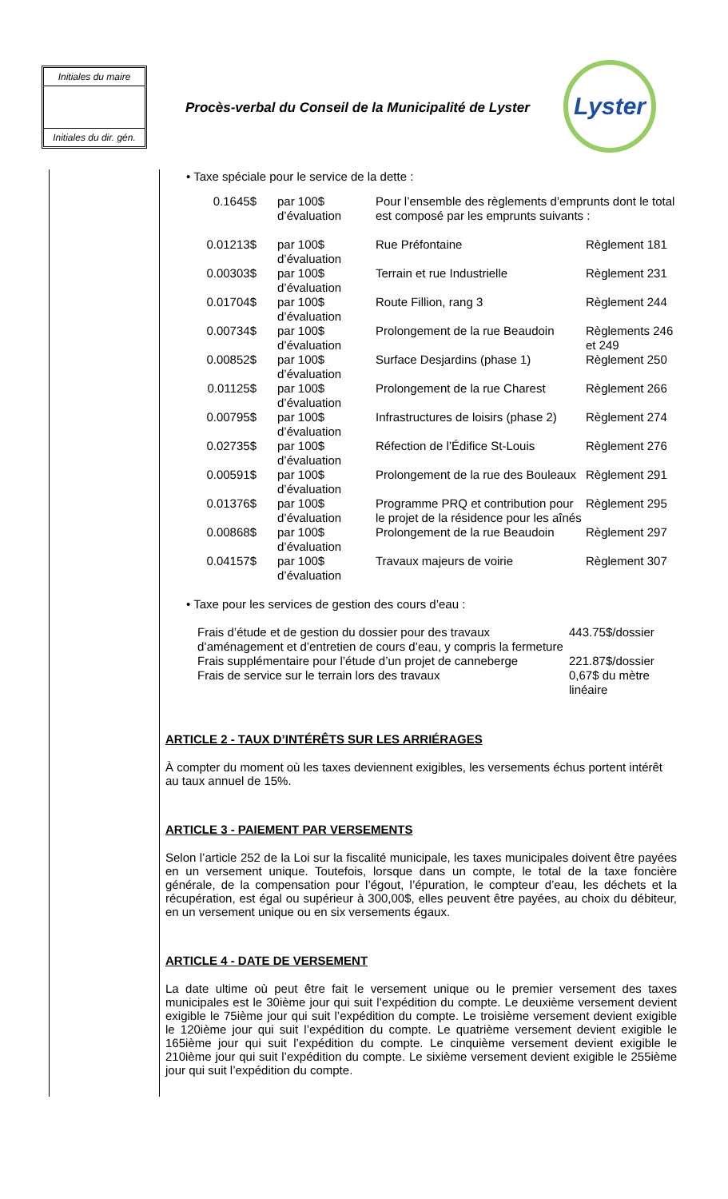Initiales du maire
Initiales du dir. gén.
Procès-verbal du Conseil de la Municipalité de Lyster
Lyster
• Taxe spéciale pour le service de la dette :
| 0.1645$ | par 100$ d’évaluation | Pour l’ensemble des règlements d’emprunts dont le total est composé par les emprunts suivants : | |
| 0.01213$ | par 100$ d’évaluation | Rue Préfontaine | Règlement 181 |
| 0.00303$ | par 100$ d’évaluation | Terrain et rue Industrielle | Règlement 231 |
| 0.01704$ | par 100$ d’évaluation | Route Fillion, rang 3 | Règlement 244 |
| 0.00734$ | par 100$ d’évaluation | Prolongement de la rue Beaudoin | Règlements 246 et 249 |
| 0.00852$ | par 100$ d’évaluation | Surface Desjardins (phase 1) | Règlement 250 |
| 0.01125$ | par 100$ d’évaluation | Prolongement de la rue Charest | Règlement 266 |
| 0.00795$ | par 100$ d’évaluation | Infrastructures de loisirs (phase 2) | Règlement 274 |
| 0.02735$ | par 100$ d’évaluation | Réfection de l’Édifice St-Louis | Règlement 276 |
| 0.00591$ | par 100$ d’évaluation | Prolongement de la rue des Bouleaux | Règlement 291 |
| 0.01376$ | par 100$ d’évaluation | Programme PRQ et contribution pour le projet de la résidence pour les aînés | Règlement 295 |
| 0.00868$ | par 100$ d’évaluation | Prolongement de la rue Beaudoin | Règlement 297 |
| 0.04157$ | par 100$ d’évaluation | Travaux majeurs de voirie | Règlement 307 |
• Taxe pour les services de gestion des cours d’eau :
| Frais d’étude et de gestion du dossier pour des travaux d’aménagement et d’entretien de cours d’eau, y compris la fermeture | 443.75$/dossier |
| Frais supplémentaire pour l’étude d’un projet de canneberge | 221.87$/dossier |
| Frais de service sur le terrain lors des travaux | 0,67$ du mètre linéaire |
ARTICLE 2 - TAUX D’INTÉRÊTS SUR LES ARRIÉRAGES
À compter du moment où les taxes deviennent exigibles, les versements échus portent intérêt au taux annuel de 15%.
ARTICLE 3 - PAIEMENT PAR VERSEMENTS
Selon l’article 252 de la Loi sur la fiscalité municipale, les taxes municipales doivent être payées en un versement unique. Toutefois, lorsque dans un compte, le total de la taxe foncière générale, de la compensation pour l’égout, l’épuration, le compteur d’eau, les déchets et la récupération, est égal ou supérieur à 300,00$, elles peuvent être payées, au choix du débiteur, en un versement unique ou en six versements égaux.
ARTICLE 4 - DATE DE VERSEMENT
La date ultime où peut être fait le versement unique ou le premier versement des taxes municipales est le 30ième jour qui suit l’expédition du compte. Le deuxième versement devient exigible le 75ième jour qui suit l’expédition du compte. Le troisième versement devient exigible le 120ième jour qui suit l’expédition du compte. Le quatrième versement devient exigible le 165ième jour qui suit l’expédition du compte. Le cinquième versement devient exigible le 210ième jour qui suit l’expédition du compte. Le sixième versement devient exigible le 255ième jour qui suit l’expédition du compte.